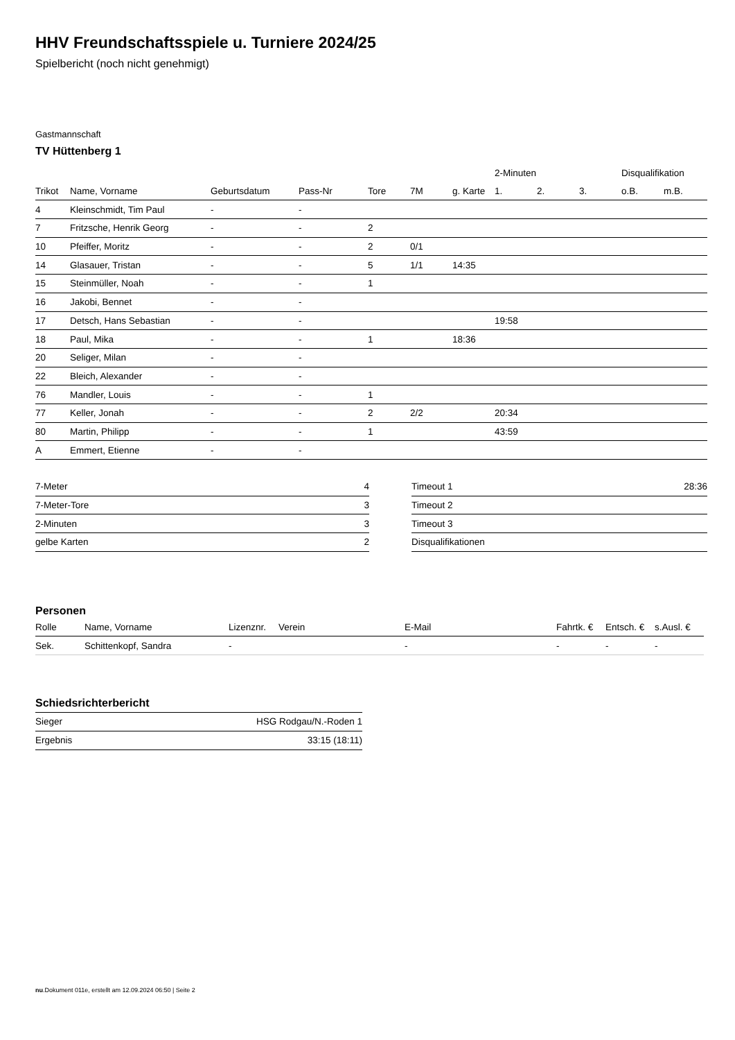HHV Freundschaftsspiele u. Turniere 2024/25
Spielbericht (noch nicht genehmigt)
Gastmannschaft
TV Hüttenberg 1
| | | | | | | | 2-Minuten | | | Disqualifikation | |
| --- | --- | --- | --- | --- | --- | --- | --- | --- | --- | --- | --- |
| Trikot | Name, Vorname | Geburtsdatum | Pass-Nr | Tore | 7M | g. Karte | 1. | 2. | 3. | o.B. | m.B. |
| 4 | Kleinschmidt, Tim Paul | - | - | | | | | | | | |
| 7 | Fritzsche, Henrik Georg | - | - | 2 | | | | | | | |
| 10 | Pfeiffer, Moritz | - | - | 2 | 0/1 | | | | | | |
| 14 | Glasauer, Tristan | - | - | 5 | 1/1 | 14:35 | | | | | |
| 15 | Steinmüller, Noah | - | - | 1 | | | | | | | |
| 16 | Jakobi, Bennet | - | - | | | | | | | | |
| 17 | Detsch, Hans Sebastian | - | - | | | | 19:58 | | | | |
| 18 | Paul, Mika | - | - | 1 | | 18:36 | | | | | |
| 20 | Seliger, Milan | - | - | | | | | | | | |
| 22 | Bleich, Alexander | - | - | | | | | | | | |
| 76 | Mandler, Louis | - | - | 1 | | | | | | | |
| 77 | Keller, Jonah | - | - | 2 | 2/2 | | 20:34 | | | | |
| 80 | Martin, Philipp | - | - | 1 | | | 43:59 | | | | |
| A | Emmert, Etienne | - | - | | | | | | | | |
| 7-Meter | 4 |
| 7-Meter-Tore | 3 |
| 2-Minuten | 3 |
| gelbe Karten | 2 |
| Timeout 1 | 28:36 |
| Timeout 2 | |
| Timeout 3 | |
| Disqualifikationen | |
Personen
| Rolle | Name, Vorname | Lizenznr. | Verein | E-Mail | Fahrtk. € | Entsch. € | s.Ausl. € |
| --- | --- | --- | --- | --- | --- | --- | --- |
| Sek. | Schittenkopf, Sandra | - | | - | - | - | - |
Schiedsrichterbericht
| Sieger | HSG Rodgau/N.-Roden 1 |
| Ergebnis | 33:15 (18:11) |
nu.Dokument 011e, erstellt am 12.09.2024 06:50 | Seite 2